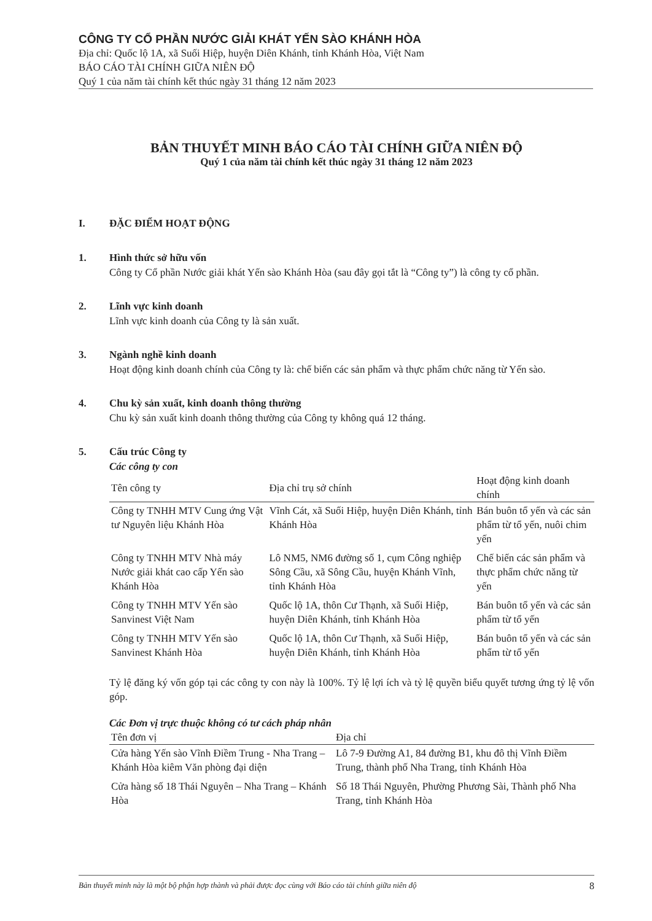CÔNG TY CỔ PHẦN NƯỚC GIẢI KHÁT YẾN SÀO KHÁNH HÒA
Địa chỉ: Quốc lộ 1A, xã Suối Hiệp, huyện Diên Khánh, tỉnh Khánh Hòa, Việt Nam
BÁO CÁO TÀI CHÍNH GIỮA NIÊN ĐỘ
Quý 1 của năm tài chính kết thúc ngày 31 tháng 12 năm 2023
BẢN THUYẾT MINH BÁO CÁO TÀI CHÍNH GIỮA NIÊN ĐỘ
Quý 1 của năm tài chính kết thúc ngày 31 tháng 12 năm 2023
I. ĐẶC ĐIỂM HOẠT ĐỘNG
1. Hình thức sở hữu vốn
Công ty Cổ phần Nước giải khát Yến sào Khánh Hòa (sau đây gọi tắt là “Công ty”) là công ty cổ phần.
2. Lĩnh vực kinh doanh
Lĩnh vực kinh doanh của Công ty là sản xuất.
3. Ngành nghề kinh doanh
Hoạt động kinh doanh chính của Công ty là: chế biến các sản phẩm và thực phẩm chức năng từ Yến sào.
4. Chu kỳ sản xuất, kinh doanh thông thường
Chu kỳ sản xuất kinh doanh thông thường của Công ty không quá 12 tháng.
5. Cấu trúc Công ty
Các công ty con
| Tên công ty | Địa chỉ trụ sở chính | Hoạt động kinh doanh chính |
| --- | --- | --- |
| Công ty TNHH MTV Cung ứng Vật tư Nguyên liệu Khánh Hòa | Vĩnh Cát, xã Suối Hiệp, huyện Diên Khánh, tỉnh Khánh Hòa | Bán buôn tổ yến và các sản phẩm từ tổ yến, nuôi chim yến |
| Công ty TNHH MTV Nhà máy Nước giải khát cao cấp Yến sào Khánh Hòa | Lô NM5, NM6 đường số 1, cụm Công nghiệp Sông Cầu, xã Sông Cầu, huyện Khánh Vĩnh, tỉnh Khánh Hòa | Chế biến các sản phẩm và thực phẩm chức năng từ yến |
| Công ty TNHH MTV Yến sào Sanvinest Việt Nam | Quốc lộ 1A, thôn Cư Thạnh, xã Suối Hiệp, huyện Diên Khánh, tỉnh Khánh Hòa | Bán buôn tổ yến và các sản phẩm từ tổ yến |
| Công ty TNHH MTV Yến sào Sanvinest Khánh Hòa | Quốc lộ 1A, thôn Cư Thạnh, xã Suối Hiệp, huyện Diên Khánh, tỉnh Khánh Hòa | Bán buôn tổ yến và các sản phẩm từ tổ yến |
Tỷ lệ đăng ký vốn góp tại các công ty con này là 100%. Tỷ lệ lợi ích và tỷ lệ quyền biểu quyết tương ứng tỷ lệ vốn góp.
Các Đơn vị trực thuộc không có tư cách pháp nhân
| Tên đơn vị | Địa chỉ |
| --- | --- |
| Cửa hàng Yến sào Vĩnh Điềm Trung - Nha Trang – Khánh Hòa kiêm Văn phòng đại diện | Lô 7-9 Đường A1, 84 đường B1, khu đô thị Vĩnh Điềm Trung, thành phố Nha Trang, tỉnh Khánh Hòa |
| Cửa hàng số 18 Thái Nguyên – Nha Trang – Khánh Hòa | Số 18 Thái Nguyên, Phường Phương Sài, Thành phố Nha Trang, tỉnh Khánh Hòa |
Bản thuyết minh này là một bộ phận hợp thành và phải được đọc cùng với Báo cáo tài chính giữa niên độ 8